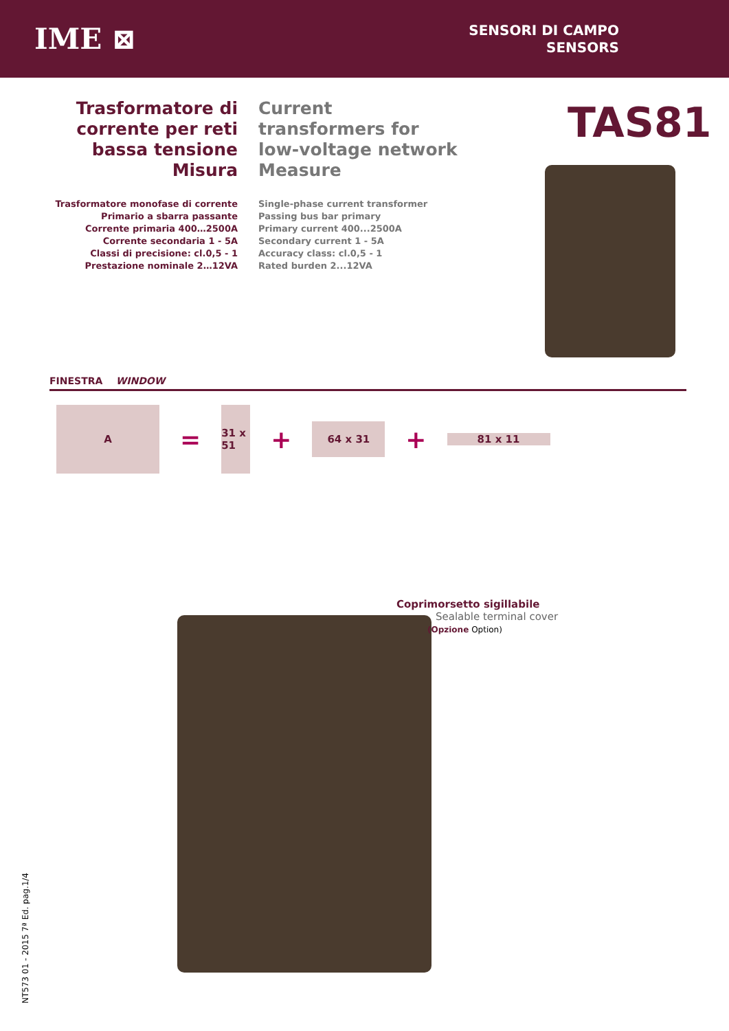IME ⊠
SENSORI DI CAMPO
SENSORS
Trasformatore di corrente per reti bassa tensione Misura
Trasformatore monofase di corrente
Primario a sbarra passante
Corrente primaria 400…2500A
Corrente secondaria 1 - 5A
Classi di precisione: cl.0,5 - 1
Prestazione nominale 2…12VA
Current transformers for low-voltage network Measure
Single-phase current transformer
Passing bus bar primary
Primary current 400...2500A
Secondary current 1 - 5A
Accuracy class: cl.0,5 - 1
Rated burden 2...12VA
TAS81
FINESTRA WINDOW
A
=
31 x 51
+
64 x 31
+
81 x 11
Coprimorsetto sigillabile
Sealable terminal cover
(Opzione Option)
NT573 01 - 2015 7ª Ed. pag.1/4